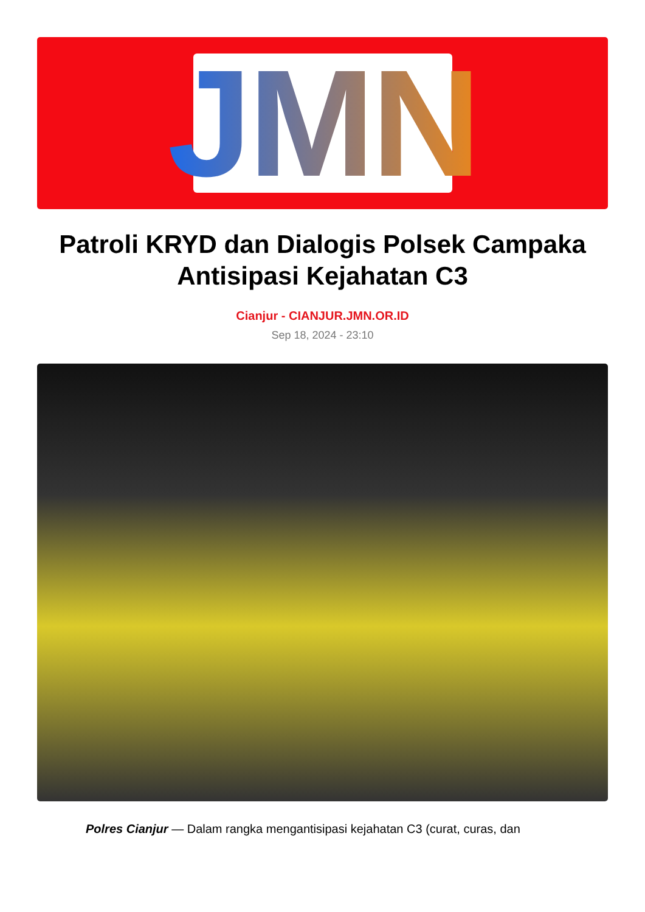JMN
Patroli KRYD dan Dialogis Polsek Campaka Antisipasi Kejahatan C3
Cianjur - CIANJUR.JMN.OR.ID
Sep 18, 2024 - 23:10
Polres Cianjur — Dalam rangka mengantisipasi kejahatan C3 (curat, curas, dan